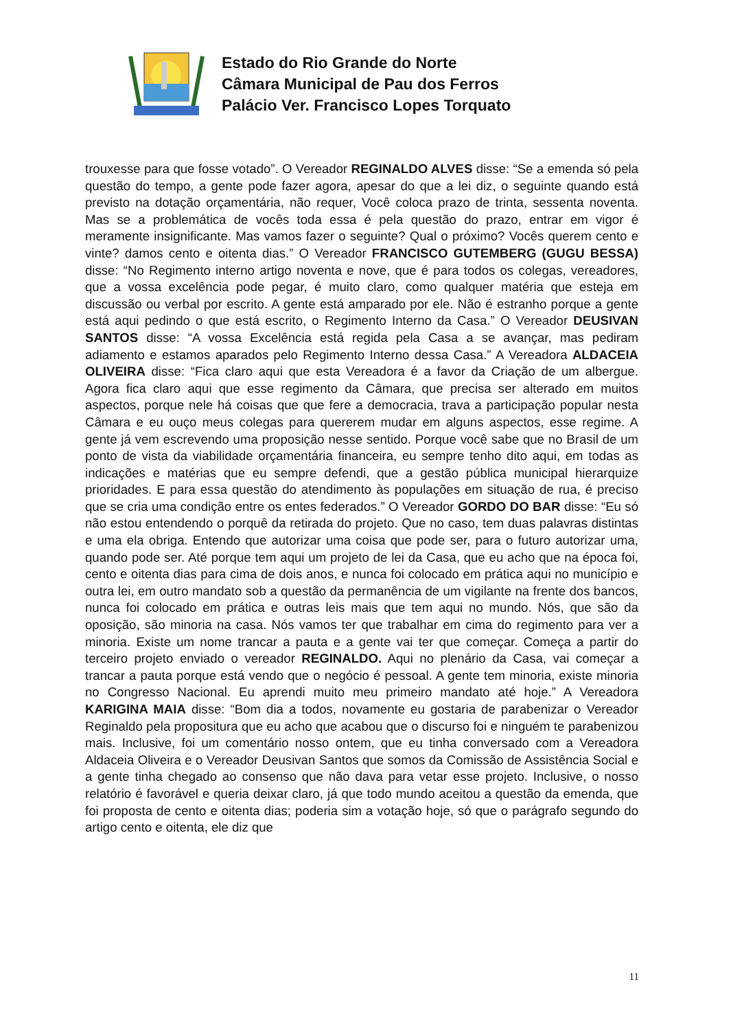Estado do Rio Grande do Norte
Câmara Municipal de Pau dos Ferros
Palácio Ver. Francisco Lopes Torquato
trouxesse para que fosse votado”. O Vereador REGINALDO ALVES disse: “Se a emenda só pela questão do tempo, a gente pode fazer agora, apesar do que a lei diz, o seguinte quando está previsto na dotação orçamentária, não requer, Você coloca prazo de trinta, sessenta noventa. Mas se a problemática de vocês toda essa é pela questão do prazo, entrar em vigor é meramente insignificante. Mas vamos fazer o seguinte? Qual o próximo? Vocês querem cento e vinte? damos cento e oitenta dias.” O Vereador FRANCISCO GUTEMBERG (GUGU BESSA) disse: “No Regimento interno artigo noventa e nove, que é para todos os colegas, vereadores, que a vossa excelência pode pegar, é muito claro, como qualquer matéria que esteja em discussão ou verbal por escrito. A gente está amparado por ele. Não é estranho porque a gente está aqui pedindo o que está escrito, o Regimento Interno da Casa.” O Vereador DEUSIVAN SANTOS disse: “A vossa Excelência está regida pela Casa a se avançar, mas pediram adiamento e estamos aparados pelo Regimento Interno dessa Casa.” A Vereadora ALDACEIA OLIVEIRA disse: “Fica claro aqui que esta Vereadora é a favor da Criação de um albergue. Agora fica claro aqui que esse regimento da Câmara, que precisa ser alterado em muitos aspectos, porque nele há coisas que que fere a democracia, trava a participação popular nesta Câmara e eu ouço meus colegas para quererem mudar em alguns aspectos, esse regime. A gente já vem escrevendo uma proposição nesse sentido. Porque você sabe que no Brasil de um ponto de vista da viabilidade orçamentária financeira, eu sempre tenho dito aqui, em todas as indicações e matérias que eu sempre defendi, que a gestão pública municipal hierarquize prioridades. E para essa questão do atendimento às populações em situação de rua, é preciso que se cria uma condição entre os entes federados.” O Vereador GORDO DO BAR disse: “Eu só não estou entendendo o porquê da retirada do projeto. Que no caso, tem duas palavras distintas e uma ela obriga. Entendo que autorizar uma coisa que pode ser, para o futuro autorizar uma, quando pode ser. Até porque tem aqui um projeto de lei da Casa, que eu acho que na época foi, cento e oitenta dias para cima de dois anos, e nunca foi colocado em prática aqui no município e outra lei, em outro mandato sob a questão da permanência de um vigilante na frente dos bancos, nunca foi colocado em prática e outras leis mais que tem aqui no mundo. Nós, que são da oposição, são minoria na casa. Nós vamos ter que trabalhar em cima do regimento para ver a minoria. Existe um nome trancar a pauta e a gente vai ter que começar. Começa a partir do terceiro projeto enviado o vereador REGINALDO. Aqui no plenário da Casa, vai começar a trancar a pauta porque está vendo que o negócio é pessoal. A gente tem minoria, existe minoria no Congresso Nacional. Eu aprendi muito meu primeiro mandato até hoje.” A Vereadora KARIGINA MAIA disse: “Bom dia a todos, novamente eu gostaria de parabenizar o Vereador Reginaldo pela propositura que eu acho que acabou que o discurso foi e ninguém te parabenizou mais. Inclusive, foi um comentário nosso ontem, que eu tinha conversado com a Vereadora Aldaceia Oliveira e o Vereador Deusivan Santos que somos da Comissão de Assistência Social e a gente tinha chegado ao consenso que não dava para vetar esse projeto. Inclusive, o nosso relatório é favorável e queria deixar claro, já que todo mundo aceitou a questão da emenda, que foi proposta de cento e oitenta dias; poderia sim a votação hoje, só que o parágrafo segundo do artigo cento e oitenta, ele diz que
11